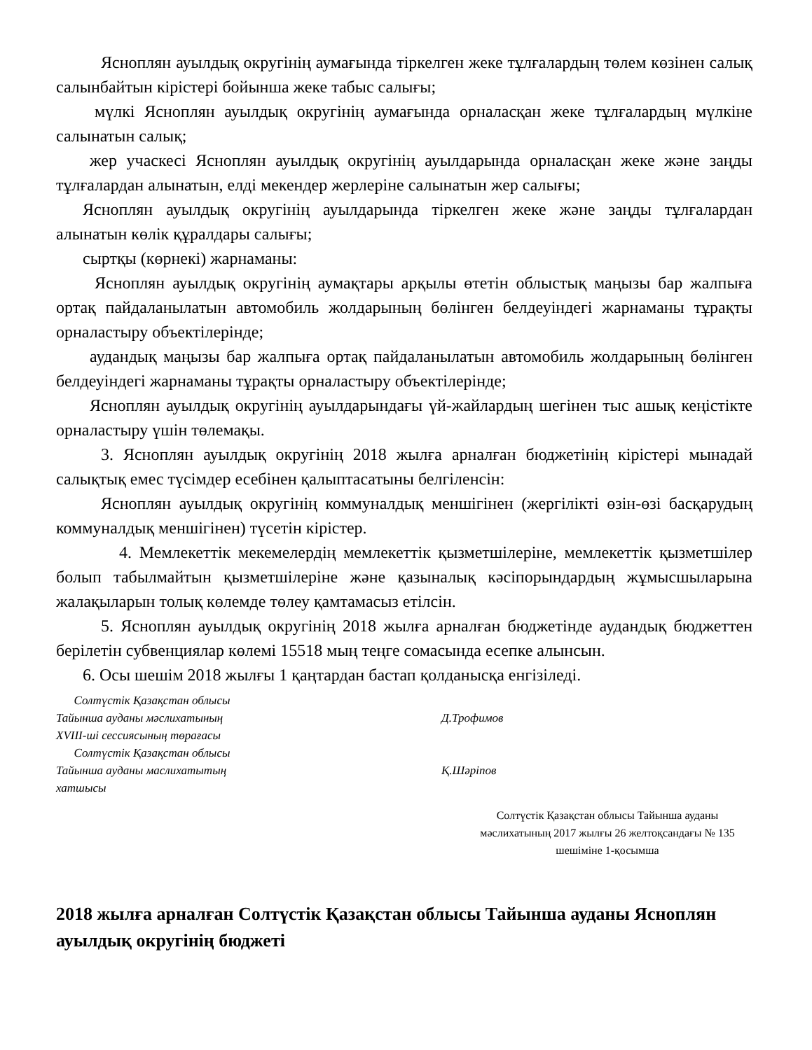Ясноплян ауылдық округінің аумағында тіркелген жеке тұлғалардың төлем көзінен салық салынбайтын кірістері бойынша жеке табыс салығы;
мүлкі Ясноплян ауылдық округінің аумағында орналасқан жеке тұлғалардың мүлкіне салынатын салық;
жер учаскесі Ясноплян ауылдық округінің ауылдарында орналасқан жеке және заңды тұлғалардан алынатын, елді мекендер жерлеріне салынатын жер салығы;
Ясноплян ауылдық округінің ауылдарында тіркелген жеке және заңды тұлғалардан алынатын көлік құралдары салығы;
сыртқы (көрнекі) жарнаманы:
Ясноплян ауылдық округінің аумақтары арқылы өтетін облыстық маңызы бар жалпыға ортақ пайдаланылатын автомобиль жолдарының бөлінген белдеуіндегі жарнаманы тұрақты орналастыру объектілерінде;
аудандық маңызы бар жалпыға ортақ пайдаланылатын автомобиль жолдарының бөлінген белдеуіндегі жарнаманы тұрақты орналастыру объектілерінде;
Ясноплян ауылдық округінің ауылдарындағы үй-жайлардың шегінен тыс ашық кеңістікте орналастыру үшін төлемақы.
3. Ясноплян ауылдық округінің 2018 жылға арналған бюджетінің кірістері мынадай салықтық емес түсімдер есебінен қалыптасатыны белгіленсін:
Ясноплян ауылдық округінің коммуналдық меншігінен (жергілікті өзін-өзі басқарудың коммуналдық меншігінен) түсетін кірістер.
4. Мемлекеттік мекемелердің мемлекеттік қызметшілеріне, мемлекеттік қызметшілер болып табылмайтын қызметшілеріне және қазыналық кәсіпорындардың жұмысшыларына жалақыларын толық көлемде төлеу қамтамасыз етілсін.
5. Ясноплян ауылдық округінің 2018 жылға арналған бюджетінде аудандық бюджеттен берілетін субвенциялар көлемі 15518 мың теңге сомасында есепке алынсын.
6. Осы шешім 2018 жылғы 1 қаңтардан бастап қолданысқа енгізіледі.
Солтүстік Қазақстан облысы
Тайынша ауданы мәслихатының
XVIII-ші сессиясының төрағасы
Д.Трофимов
Солтүстік Қазақстан облысы
Тайынша ауданы маслихатытың
хатшысы
Қ.Шәріпов
Солтүстік Қазақстан облысы Тайынша ауданы мәслихатының 2017 жылғы 26 желтоқсандағы № 135 шешіміне 1-қосымша
2018 жылға арналған Солтүстік Қазақстан облысы Тайынша ауданы Ясноплян ауылдық округінің бюджеті